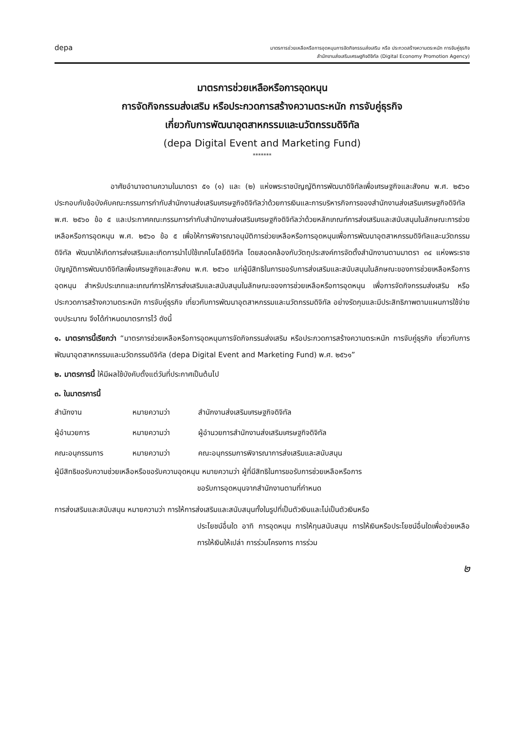depa
มาตรการช่วยเหลือหรือการอุดหนุนการจัดกิจกรรมส่งเสริม หรือ ประกวดสร้างความตระหนัก การจับคู่ธุรกิจ
สำนักงานส่งเสริมเศรษฐกิจดิจิทัล (Digital Economy Promotion Agency)
มาตรการช่วยเหลือหรือการอุดหนุน
การจัดกิจกรรมส่งเสริม หรือประกวดการสร้างความตระหนัก การจับคู่ธุรกิจ
เกี่ยวกับการพัฒนาอุตสาหกรรมและนวัตกรรมดิจิทัล
(depa Digital Event and Marketing Fund)
*******
อาศัยอำนาจตามความในมาตรา ๕๑ (๑) และ (๒) แห่งพระราชบัญญัติการพัฒนาดิจิทัลเพื่อเศรษฐกิจและสังคม พ.ศ. ๒๕๖๐ ประกอบกับข้อบังคับคณะกรรมการกำกับสำนักงานส่งเสริมเศรษฐกิจดิจิทัลว่าด้วยการเงินและการบริหารกิจการของสำนักงานส่งเสริมเศรษฐกิจดิจิทัล พ.ศ. ๒๕๖๐ ข้อ ๕ และประกาศคณะกรรมการกำกับสำนักงานส่งเสริมเศรษฐกิจดิจิทัลว่าด้วยหลักเกณฑ์การส่งเสริมและสนับสนุนในลักษณะการช่วยเหลือหรือการอุดหนุน พ.ศ. ๒๕๖๐ ข้อ ๕ เพื่อให้การพิจารณาอนุมัติการช่วยเหลือหรือการอุดหนุนเพื่อการพัฒนาอุตสาหกรรมดิจิทัลและนวัตกรรมดิจิทัล พัฒนาให้เกิดการส่งเสริมและเกิดการนำไปใช้เทคโนโลยีดิจิทัล โดยสอดคล้องกับวัตถุประสงค์การจัดตั้งสำนักงานตามมาตรา ๓๔ แห่งพระราชบัญญัติการพัฒนาดิจิทัลเพื่อเศรษฐกิจและสังคม พ.ศ. ๒๕๖๐ แก่ผู้มีสิทธิในการขอรับการส่งเสริมและสนับสนุนในลักษณะของการช่วยเหลือหรือการอุดหนุน สำหรับประเภทและเกณฑ์การให้การส่งเสริมและสนับสนุนในลักษณะของการช่วยเหลือหรือการอุดหนุน เพื่อการจัดกิจกรรมส่งเสริม หรือประกวดการสร้างความตระหนัก การจับคู่ธุรกิจ เกี่ยวกับการพัฒนาอุตสาหกรรมและนวัตกรรมดิจิทัล อย่างรัดกุมและมีประสิทธิภาพตามแผนการใช้จ่ายงบประมาณ จึงได้กำหนดมาตรการไว้ ดังนี้
๑. มาตรการนี้เรียกว่า “มาตรการช่วยเหลือหรือการอุดหนุนการจัดกิจกรรมส่งเสริม หรือประกวดการสร้างความตระหนัก การจับคู่ธุรกิจ เกี่ยวกับการพัฒนาอุตสาหกรรมและนวัตกรรมดิจิทัล (depa Digital Event and Marketing Fund) พ.ศ. ๒๕๖๑”
๒. มาตรการนี้ ให้มีผลใช้บังคับตั้งแต่วันที่ประกาศเป็นต้นไป
๓. ในมาตรการนี้
สำนักงาน หมายความว่า สำนักงานส่งเสริมเศรษฐกิจดิจิทัล
ผู้อำนวยการ หมายความว่า ผู้อำนวยการสำนักงานส่งเสริมเศรษฐกิจดิจิทัล
คณะอนุกรรมการ หมายความว่า คณะอนุกรรมการพิจารณาการส่งเสริมและสนับสนุน
ผู้มีสิทธิขอรับความช่วยเหลือหรือขอรับความอุดหนุน หมายความว่า ผู้ที่มีสิทธิในการขอรับการช่วยเหลือหรือการ
ขอรับการอุดหนุนจากสำนักงานตามที่กำหนด
การส่งเสริมและสนับสนุน หมายความว่า การให้การส่งเสริมและสนับสนุนทั้งในรูปที่เป็นตัวเงินและไม่เป็นตัวเงินหรือ
ประโยชน์อื่นใด อาทิ การอุดหนุน การให้ทุนสนับสนุน การให้เงินหรือประโยชน์อื่นใดเพื่อช่วยเหลือ การให้เงินให้เปล่า การร่วมโครงการ การร่วม
๒